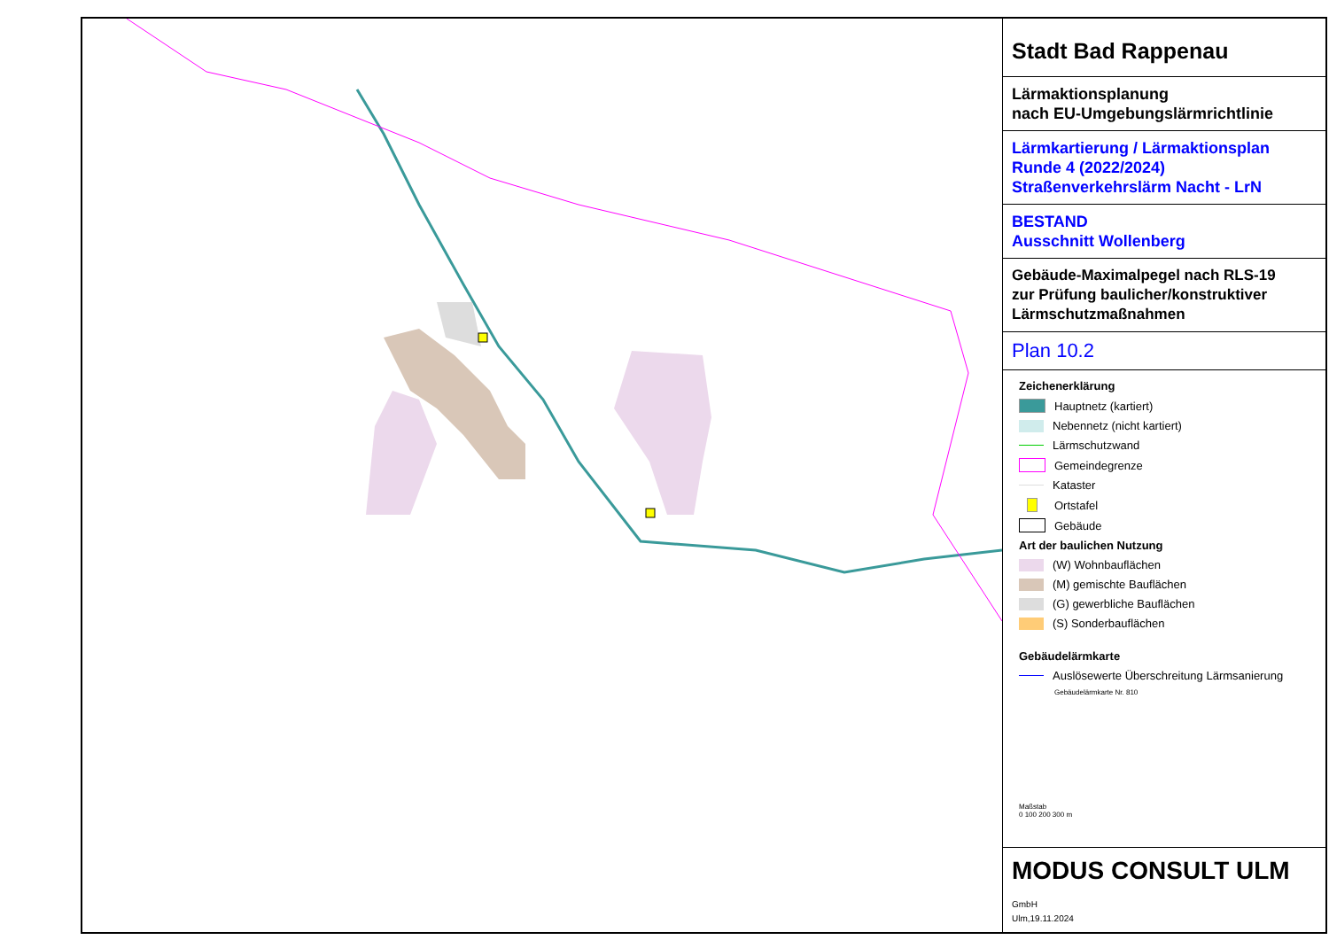Stadt Bad Rappenau
Lärmaktionsplanung
nach EU-Umgebungslärmrichtlinie
Lärmkartierung / Lärmaktionsplan
Runde 4 (2022/2024)
Straßenverkehrslärm Nacht - LrN
BESTAND
Ausschnitt Wollenberg
Gebäude-Maximalpegel nach RLS-19
zur Prüfung baulicher/konstruktiver
Lärmschutzmaßnahmen
Plan 10.2
Zeichenerklärung
Hauptnetz (kartiert)
Nebennetz (nicht kartiert)
Lärmschutzwand
Gemeindegrenze
Kataster
Ortstafel
Gebäude
Art der baulichen Nutzung
(W) Wohnbauflächen
(M) gemischte Bauflächen
(G) gewerbliche Bauflächen
(S) Sonderbauflächen
Gebäudelärmkarte
Auslösewerte Überschreitung Lärmsanierung
Gebäudelärmkarte Nr. 810
Maßstab
0 100 200 300 m
MODUS CONSULT ULM GmbH
Ulm,19.11.2024